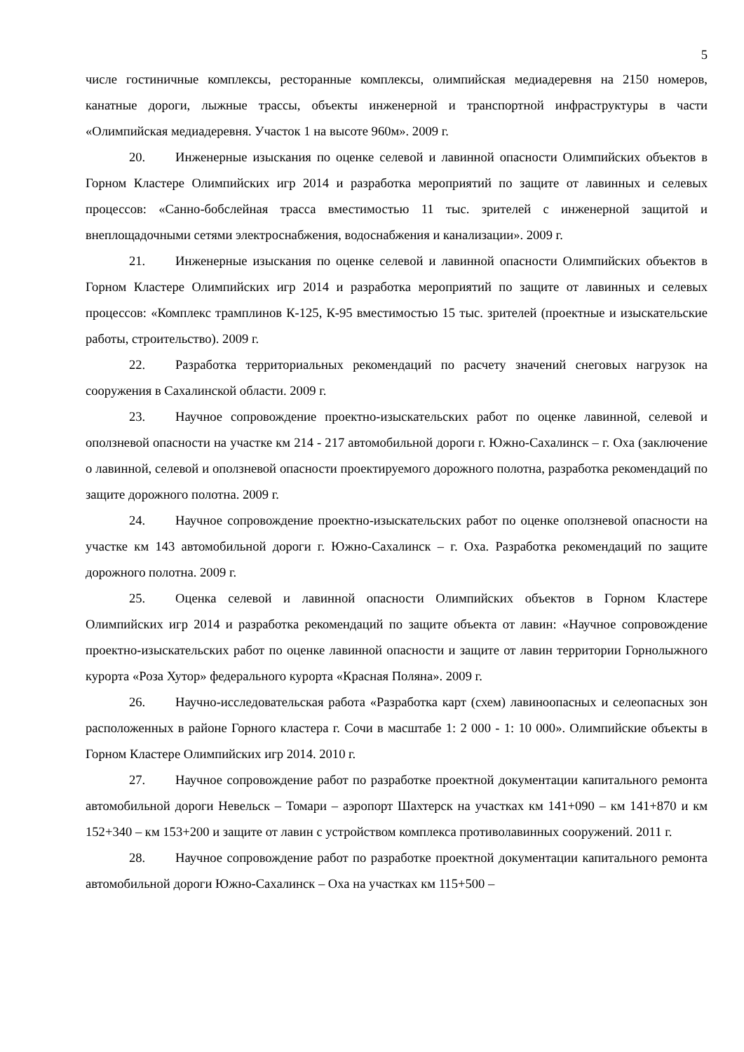5
числе гостиничные комплексы, ресторанные комплексы, олимпийская медиадеревня на 2150 номеров, канатные дороги, лыжные трассы, объекты инженерной и транспортной инфраструктуры в части «Олимпийская медиадеревня. Участок 1 на высоте 960м». 2009 г.
20. Инженерные изыскания по оценке селевой и лавинной опасности Олимпийских объектов в Горном Кластере Олимпийских игр 2014 и разработка мероприятий по защите от лавинных и селевых процессов: «Санно-бобслейная трасса вместимостью 11 тыс. зрителей с инженерной защитой и внеплощадочными сетями электроснабжения, водоснабжения и канализации». 2009 г.
21. Инженерные изыскания по оценке селевой и лавинной опасности Олимпийских объектов в Горном Кластере Олимпийских игр 2014 и разработка мероприятий по защите от лавинных и селевых процессов: «Комплекс трамплинов К-125, К-95 вместимостью 15 тыс. зрителей (проектные и изыскательские работы, строительство). 2009 г.
22. Разработка территориальных рекомендаций по расчету значений снеговых нагрузок на сооружения в Сахалинской области. 2009 г.
23. Научное сопровождение проектно-изыскательских работ по оценке лавинной, селевой и оползневой опасности на участке км 214 - 217 автомобильной дороги г. Южно-Сахалинск – г. Оха (заключение о лавинной, селевой и оползневой опасности проектируемого дорожного полотна, разработка рекомендаций по защите дорожного полотна. 2009 г.
24. Научное сопровождение проектно-изыскательских работ по оценке оползневой опасности на участке км 143 автомобильной дороги г. Южно-Сахалинск – г. Оха. Разработка рекомендаций по защите дорожного полотна. 2009 г.
25. Оценка селевой и лавинной опасности Олимпийских объектов в Горном Кластере Олимпийских игр 2014 и разработка рекомендаций по защите объекта от лавин: «Научное сопровождение проектно-изыскательских работ по оценке лавинной опасности и защите от лавин территории Горнолыжного курорта «Роза Хутор» федерального курорта «Красная Поляна». 2009 г.
26. Научно-исследовательская работа «Разработка карт (схем) лавиноопасных и селеопасных зон расположенных в районе Горного кластера г. Сочи в масштабе 1: 2 000 - 1: 10 000». Олимпийские объекты в Горном Кластере Олимпийских игр 2014. 2010 г.
27. Научное сопровождение работ по разработке проектной документации капитального ремонта автомобильной дороги Невельск – Томари – аэропорт Шахтерск на участках км 141+090 – км 141+870 и км 152+340 – км 153+200 и защите от лавин с устройством комплекса противолавинных сооружений. 2011 г.
28. Научное сопровождение работ по разработке проектной документации капитального ремонта автомобильной дороги Южно-Сахалинск – Оха на участках км 115+500 –